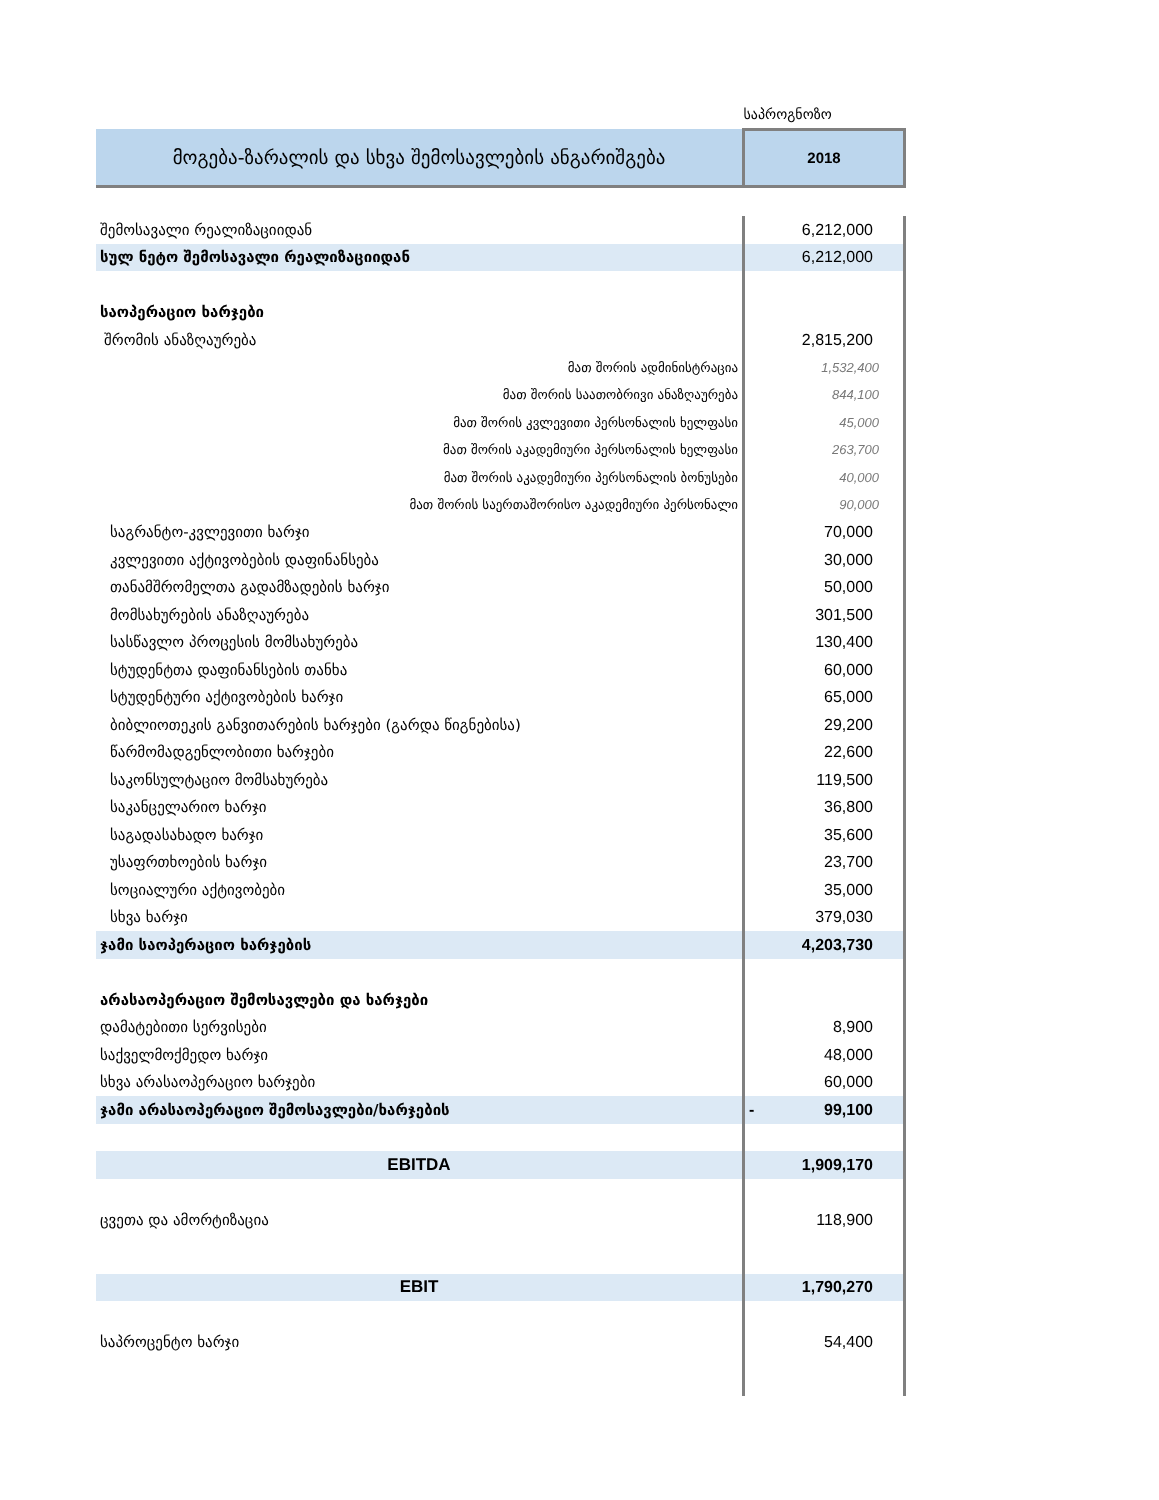| | საპროგნოზო |
| მოგება-ზარალის და სხვა შემოსავლების ანგარიშგება | 2018 |
| შემოსავალი რეალიზაციიდან | 6,212,000 |
| სულ ნეტო შემოსავალი რეალიზაციიდან | 6,212,000 |
| საოპერაციო ხარჯები | |
| შრომის ანაზღაურება | 2,815,200 |
| მათ შორის ადმინისტრაცია | 1,532,400 |
| მათ შორის საათობრივი ანაზღაურება | 844,100 |
| მათ შორის კვლევითი პერსონალის ხელფასი | 45,000 |
| მათ შორის აკადემიური პერსონალის ხელფასი | 263,700 |
| მათ შორის აკადემიური პერსონალის ბონუსები | 40,000 |
| მათ შორის საერთაშორისო აკადემიური პერსონალი | 90,000 |
| საგრანტო-კვლევითი ხარჯი | 70,000 |
| კვლევითი აქტივობების დაფინანსება | 30,000 |
| თანამშრომელთა გადამზადების ხარჯი | 50,000 |
| მომსახურების ანაზღაურება | 301,500 |
| სასწავლო პროცესის მომსახურება | 130,400 |
| სტუდენტთა დაფინანსების თანხა | 60,000 |
| სტუდენტური აქტივობების ხარჯი | 65,000 |
| ბიბლიოთეკის განვითარების ხარჯები (გარდა წიგნებისა) | 29,200 |
| წარმომადგენლობითი ხარჯები | 22,600 |
| საკონსულტაციო მომსახურება | 119,500 |
| საკანცელარიო ხარჯი | 36,800 |
| საგადასახადო ხარჯი | 35,600 |
| უსაფრთხოების ხარჯი | 23,700 |
| სოციალური აქტივობები | 35,000 |
| სხვა ხარჯი | 379,030 |
| ჯამი საოპერაციო ხარჯების | 4,203,730 |
| არასაოპერაციო შემოსავლები და ხარჯები | |
| დამატებითი სერვისები | 8,900 |
| საქველმოქმედო ხარჯი | 48,000 |
| სხვა არასაოპერაციო ხარჯები | 60,000 |
| ჯამი არასაოპერაციო შემოსავლები/ხარჯების | - 99,100 |
| EBITDA | 1,909,170 |
| ცვეთა და ამორტიზაცია | 118,900 |
| EBIT | 1,790,270 |
| საპროცენტო ხარჯი | 54,400 |